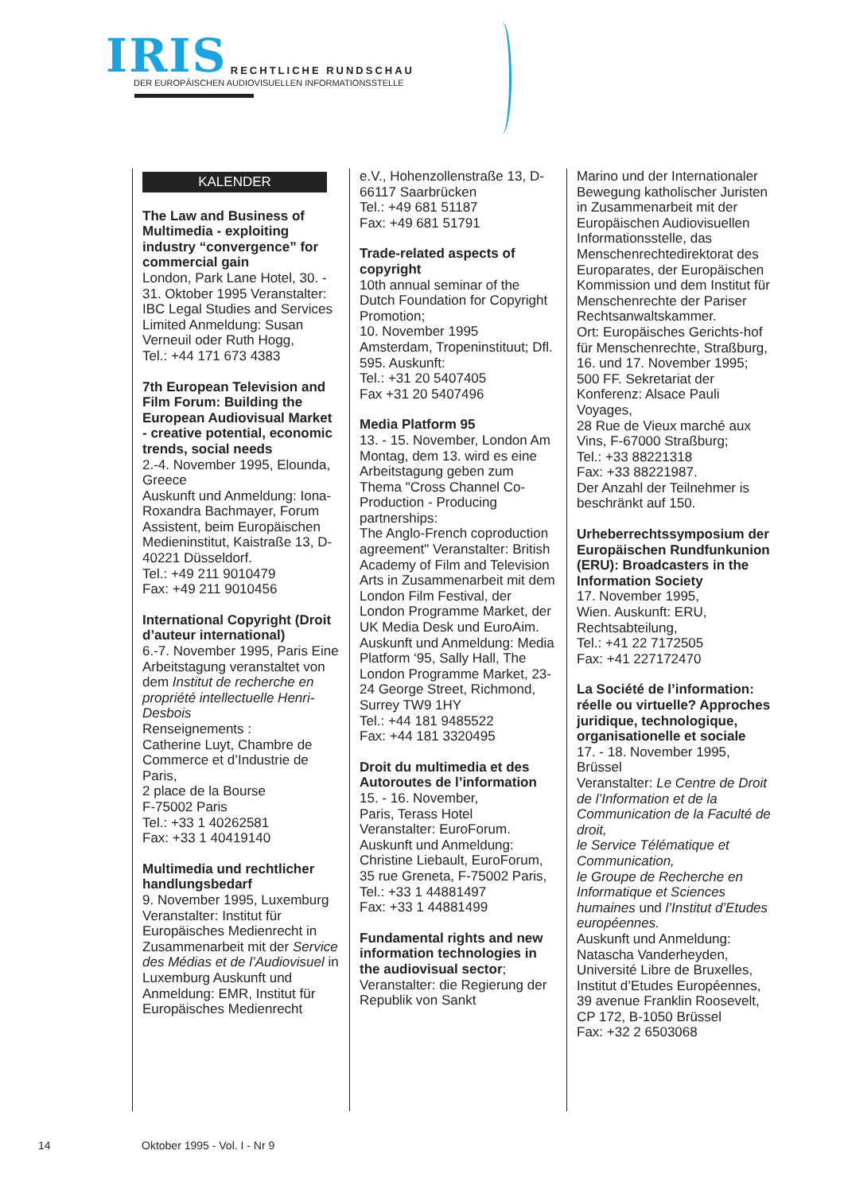IRIS RECHTLICHE RUNDSCHAU
DER EUROPÄISCHEN AUDIOVISUELLEN INFORMATIONSSTELLE
KALENDER
The Law and Business of Multimedia - exploiting industry “convergence” for commercial gain
London, Park Lane Hotel, 30. - 31. Oktober 1995 Veranstalter: IBC Legal Studies and Services Limited Anmeldung: Susan Verneuil oder Ruth Hogg,
Tel.: +44 171 673 4383
7th European Television and Film Forum: Building the European Audiovisual Market - creative potential, economic trends, social needs
2.-4. November 1995, Elounda, Greece
Auskunft und Anmeldung: Iona-Roxandra Bachmayer, Forum Assistent, beim Europäischen Medieninstitut, Kaistraße 13, D-40221 Düsseldorf.
Tel.: +49 211 9010479
Fax: +49 211 9010456
International Copyright (Droit d’auteur international)
6.-7. November 1995, Paris Eine Arbeitstagung veranstaltet von dem Institut de recherche en propriété intellectuelle Henri-Desbois
Renseignements :
Catherine Luyt, Chambre de Commerce et d’Industrie de Paris,
2 place de la Bourse
F-75002 Paris
Tel.: +33 1 40262581
Fax: +33 1 40419140
Multimedia und rechtlicher handlungsbedarf
9. November 1995, Luxemburg
Veranstalter: Institut für Europäisches Medienrecht in Zusammenarbeit mit der Service des Médias et de l’Audiovisuel in Luxemburg Auskunft und Anmeldung: EMR, Institut für Europäisches Medienrecht
e.V., Hohenzollenstraße 13, D-66117 Saarbrücken
Tel.: +49 681 51187
Fax: +49 681 51791
Trade-related aspects of copyright
10th annual seminar of the Dutch Foundation for Copyright Promotion;
10. November 1995
Amsterdam, Tropeninstituut; Dfl. 595. Auskunft:
Tel.: +31 20 5407405
Fax +31 20 5407496
Media Platform 95
13. - 15. November, London Am Montag, dem 13. wird es eine Arbeitstagung geben zum Thema "Cross Channel Co-Production - Producing partnerships:
The Anglo-French coproduction agreement" Veranstalter: British Academy of Film and Television Arts in Zusammenarbeit mit dem London Film Festival, der London Programme Market, der UK Media Desk und EuroAim.
Auskunft und Anmeldung: Media Platform ‘95, Sally Hall, The London Programme Market, 23-24 George Street, Richmond, Surrey TW9 1HY
Tel.: +44 181 9485522
Fax: +44 181 3320495
Droit du multimedia et des Autoroutes de l’information
15. - 16. November,
Paris, Terass Hotel
Veranstalter: EuroForum. Auskunft und Anmeldung: Christine Liebault, EuroForum, 35 rue Greneta, F-75002 Paris,
Tel.: +33 1 44881497
Fax: +33 1 44881499
Fundamental rights and new information technologies in the audiovisual sector;
Veranstalter: die Regierung der Republik von Sankt
Marino und der Internationaler Bewegung katholischer Juristen in Zusammenarbeit mit der Europäischen Audiovisuellen Informationsstelle, das Menschenrechtedirektorat des Europarates, der Europäischen Kommission und dem Institut für Menschenrechte der Pariser Rechtsanwaltskammer.
Ort: Europäisches Gerichts-hof für Menschenrechte, Straßburg, 16. und 17. November 1995; 500 FF. Sekretariat der Konferenz: Alsace Pauli Voyages,
28 Rue de Vieux marché aux Vins, F-67000 Straßburg;
Tel.: +33 88221318
Fax: +33 88221987.
Der Anzahl der Teilnehmer is beschränkt auf 150.
Urheberrechtssymposium der Europäischen Rundfunkunion (ERU): Broadcasters in the Information Society
17. November 1995,
Wien. Auskunft: ERU, Rechtsabteilung,
Tel.: +41 22 7172505
Fax: +41 227172470
La Société de l’information: réelle ou virtuelle? Approches juridique, technologique, organisationelle et sociale
17. - 18. November 1995, Brüssel
Veranstalter: Le Centre de Droit de l’Information et de la Communication de la Faculté de droit,
le Service Télématique et Communication,
le Groupe de Recherche en Informatique et Sciences humaines und l’Institut d’Etudes européennes.
Auskunft und Anmeldung: Natascha Vanderheyden, Université Libre de Bruxelles, Institut d’Etudes Européennes, 39 avenue Franklin Roosevelt,
CP 172, B-1050 Brüssel
Fax: +32 2 6503068
14 Oktober 1995 - Vol. I - Nr 9